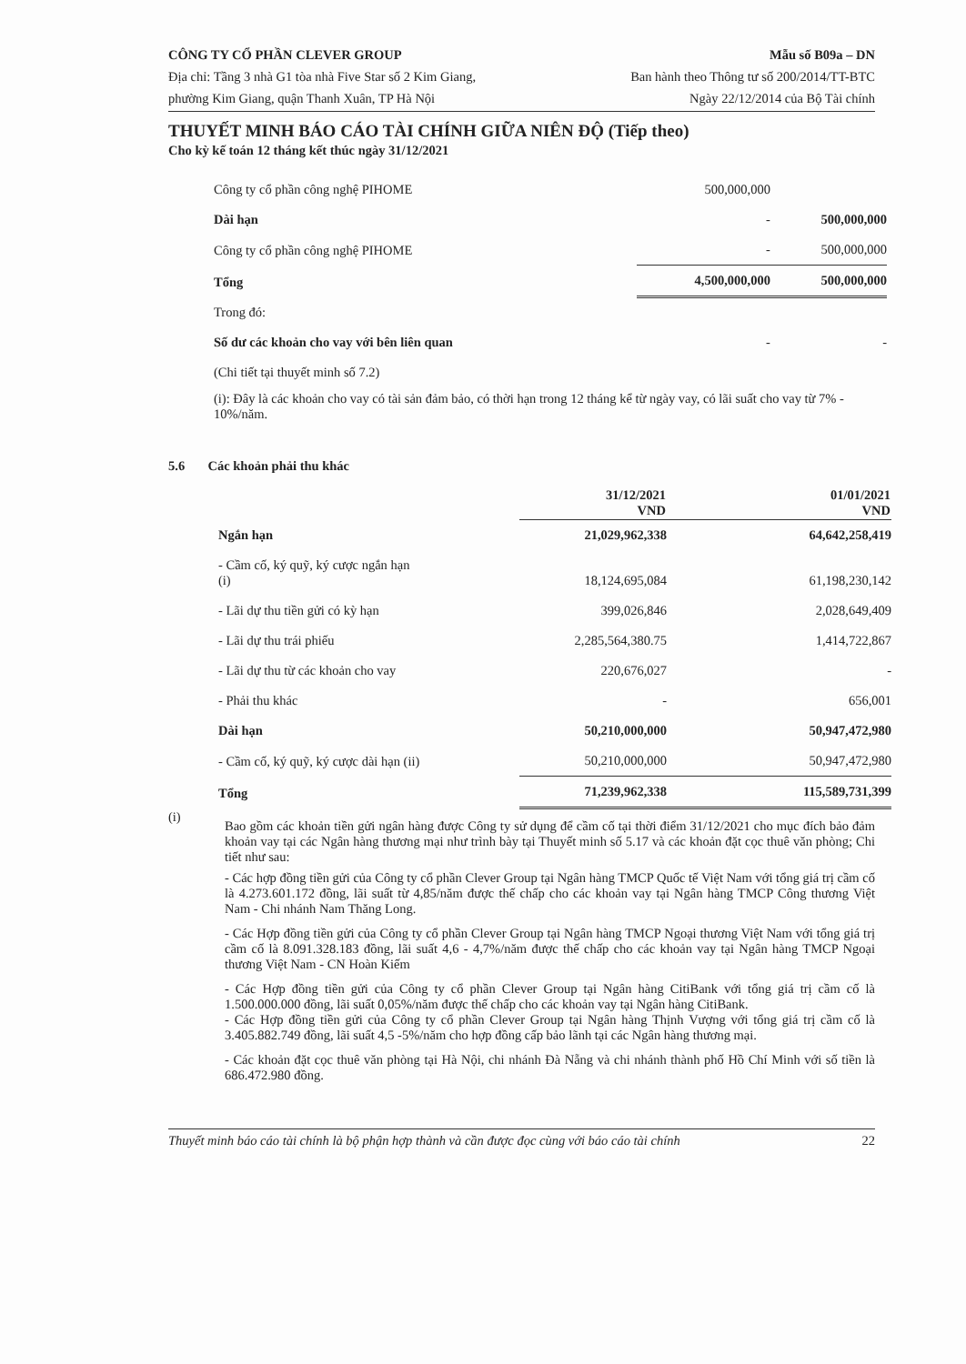CÔNG TY CỔ PHẦN CLEVER GROUP
Địa chỉ: Tầng 3 nhà G1 tòa nhà Five Star số 2 Kim Giang,
phường Kim Giang, quận Thanh Xuân, TP Hà Nội
Mẫu số B09a – DN
Ban hành theo Thông tư số 200/2014/TT-BTC
Ngày 22/12/2014 của Bộ Tài chính
THUYẾT MINH BÁO CÁO TÀI CHÍNH GIỮA NIÊN ĐỘ (Tiếp theo)
Cho kỳ kế toán 12 tháng kết thúc ngày 31/12/2021
| Công ty cổ phần công nghệ PIHOME | 500,000,000 | |
| Dài hạn | - | 500,000,000 |
| Công ty cổ phần công nghệ PIHOME | - | 500,000,000 |
| Tổng | 4,500,000,000 | 500,000,000 |
| Trong đó: | | |
| Số dư các khoản cho vay với bên liên quan | - | - |
| (Chi tiết tại thuyết minh số 7.2) | | |
(i): Đây là các khoản cho vay có tài sản đảm bảo, có thời hạn trong 12 tháng kể từ ngày vay, có lãi suất cho vay từ 7% - 10%/năm.
5.6 Các khoản phải thu khác
| | 31/12/2021 VND | 01/01/2021 VND |
| --- | --- | --- |
| Ngắn hạn | 21,029,962,338 | 64,642,258,419 |
| - Cầm cố, ký quỹ, ký cược ngắn hạn (i) | 18,124,695,084 | 61,198,230,142 |
| - Lãi dự thu tiền gửi có kỳ hạn | 399,026,846 | 2,028,649,409 |
| - Lãi dự thu trái phiếu | 2,285,564,380.75 | 1,414,722,867 |
| - Lãi dự thu từ các khoản cho vay | 220,676,027 | - |
| - Phải thu khác | - | 656,001 |
| Dài hạn | 50,210,000,000 | 50,947,472,980 |
| - Cầm cố, ký quỹ, ký cược dài hạn (ii) | 50,210,000,000 | 50,947,472,980 |
| Tổng | 71,239,962,338 | 115,589,731,399 |
(i)
Bao gồm các khoản tiền gửi ngân hàng được Công ty sử dụng để cầm cố tại thời điểm 31/12/2021 cho mục đích bảo đảm khoản vay tại các Ngân hàng thương mại như trình bày tại Thuyết minh số 5.17 và các khoản đặt cọc thuê văn phòng; Chi tiết như sau:
- Các hợp đồng tiền gửi của Công ty cổ phần Clever Group tại Ngân hàng TMCP Quốc tế Việt Nam với tổng giá trị cầm cố là 4.273.601.172 đồng, lãi suất từ 4,85/năm được thế chấp cho các khoản vay tại Ngân hàng TMCP Công thương Việt Nam - Chi nhánh Nam Thăng Long.
- Các Hợp đồng tiền gửi của Công ty cổ phần Clever Group tại Ngân hàng TMCP Ngoại thương Việt Nam với tổng giá trị cầm cố là 8.091.328.183 đồng, lãi suất 4,6 - 4,7%/năm được thế chấp cho các khoản vay tại Ngân hàng TMCP Ngoại thương Việt Nam - CN Hoàn Kiếm
- Các Hợp đồng tiền gửi của Công ty cổ phần Clever Group tại Ngân hàng CitiBank với tổng giá trị cầm cố là 1.500.000.000 đồng, lãi suất 0,05%/năm được thế chấp cho các khoản vay tại Ngân hàng CitiBank.
- Các Hợp đồng tiền gửi của Công ty cổ phần Clever Group tại Ngân hàng Thịnh Vượng với tổng giá trị cầm cố là 3.405.882.749 đồng, lãi suất 4,5 -5%/năm cho hợp đồng cấp bảo lãnh tại các Ngân hàng thương mại.
- Các khoản đặt cọc thuê văn phòng tại Hà Nội, chi nhánh Đà Nẵng và chi nhánh thành phố Hồ Chí Minh với số tiền là 686.472.980 đồng.
Thuyết minh báo cáo tài chính là bộ phận hợp thành và cần được đọc cùng với báo cáo tài chính 22